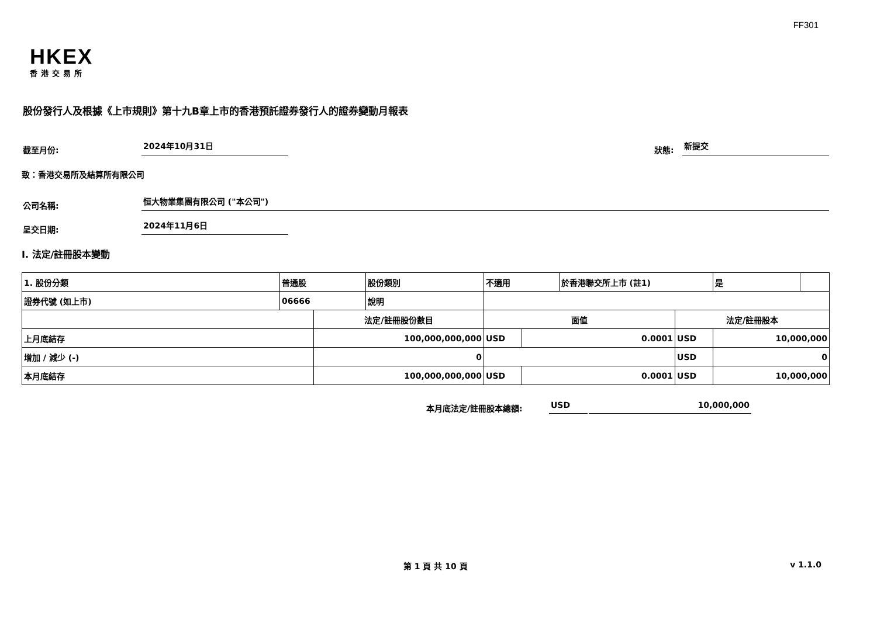FF301
HKEX
香港交易所
股份發行人及根據《上市規則》第十九B章上市的香港預託證券發行人的證券變動月報表
截至月份:
2024年10月31日
狀態:
新提交
致：香港交易所及結算所有限公司
公司名稱:
恒大物業集團有限公司 ("本公司")
呈交日期:
2024年11月6日
I. 法定/註冊股本變動
| 1. 股份分類 | 普通股 | | 股份類別 | 不適用 | | | 於香港聯交所上市 (註1) | | 是 | |
| 證券代號 (如上市) | 06666 | | 說明 | | | | | | | |
| | | 法定/註冊股份數目 | | | 面值 | | | 法定/註冊股本 | | |
| 上月底結存 | | 100,000,000,000 | | | USD | 0.0001 | | USD | 10,000,000 | |
| 增加 / 減少 (-) | | 0 | | | | | | USD | 0 | |
| 本月底結存 | | 100,000,000,000 | | | USD | 0.0001 | | USD | 10,000,000 | |
本月底法定/註冊股本總額:
USD
10,000,000
第 1 頁 共 10 頁 v 1.1.0